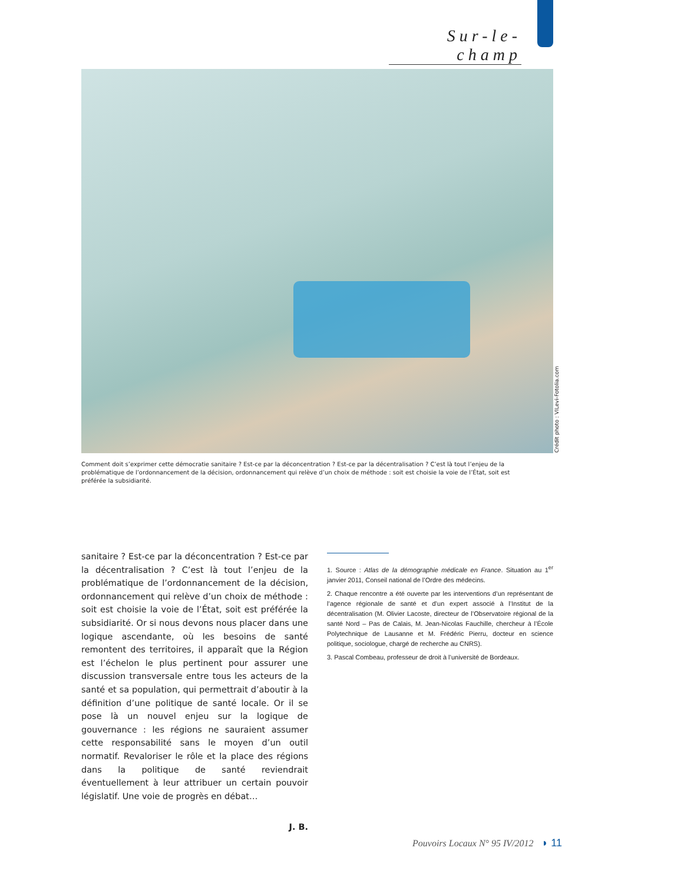Sur-le-champ
Crédit photo : VILevi-Fotolia.com
Comment doit s’exprimer cette démocratie sanitaire ? Est-ce par la déconcentration ? Est-ce par la décentralisation ? C’est là tout l’enjeu de la problématique de l’ordonnancement de la décision, ordonnancement qui relève d’un choix de méthode : soit est choisie la voie de l’État, soit est préférée la subsidiarité.
sanitaire ? Est-ce par la déconcentration ? Est-ce par la décentralisation ? C’est là tout l’enjeu de la problématique de l’ordonnancement de la décision, ordonnancement qui relève d’un choix de méthode : soit est choisie la voie de l’État, soit est préférée la subsidiarité. Or si nous devons nous placer dans une logique ascendante, où les besoins de santé remontent des territoires, il apparaît que la Région est l’échelon le plus pertinent pour assurer une discussion transversale entre tous les acteurs de la santé et sa population, qui permettrait d’aboutir à la définition d’une politique de santé locale. Or il se pose là un nouvel enjeu sur la logique de gouvernance : les régions ne sauraient assumer cette responsabilité sans le moyen d’un outil normatif. Revaloriser le rôle et la place des régions dans la politique de santé reviendrait éventuellement à leur attribuer un certain pouvoir législatif. Une voie de progrès en débat…
J. B.
1. Source : Atlas de la démographie médicale en France. Situation au 1<sup>er</sup> janvier 2011, Conseil national de l’Ordre des médecins.
2. Chaque rencontre a été ouverte par les interventions d’un représentant de l’agence régionale de santé et d’un expert associé à l’Institut de la décentralisation (M. Olivier Lacoste, directeur de l’Observatoire régional de la santé Nord – Pas de Calais, M. Jean-Nicolas Fauchille, chercheur à l’École Polytechnique de Lausanne et M. Frédéric Pierru, docteur en science politique, sociologue, chargé de recherche au CNRS).
3. Pascal Combeau, professeur de droit à l’université de Bordeaux.
Pouvoirs Locaux N° 95 IV/2012 ◗ 11